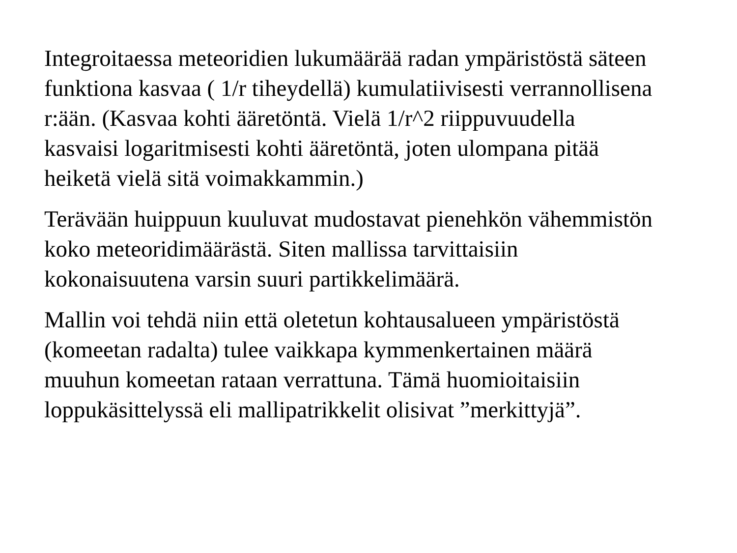Integroitaessa meteoridien lukumäärää radan ympäristöstä säteen
funktiona kasvaa ( 1/r tiheydellä) kumulatiivisesti verrannollisena
r:ään. (Kasvaa kohti ääretöntä. Vielä 1/r^2 riippuvuudella
kasvaisi logaritmisesti kohti ääretöntä, joten ulompana pitää
heiketä vielä sitä voimakkammin.)
Terävään huippuun kuuluvat mudostavat pienehkön vähemmistön
koko meteoridimäärästä. Siten mallissa tarvittaisiin
kokonaisuutena varsin suuri partikkelimäärä.
Mallin voi tehdä niin että oletetun kohtausalueen ympäristöstä
(komeetan radalta) tulee vaikkapa kymmenkertainen määrä
muuhun komeetan rataan verrattuna. Tämä huomioitaisiin
loppukäsittelyssä eli mallipatrikkelit olisivat ”merkittyjä”.